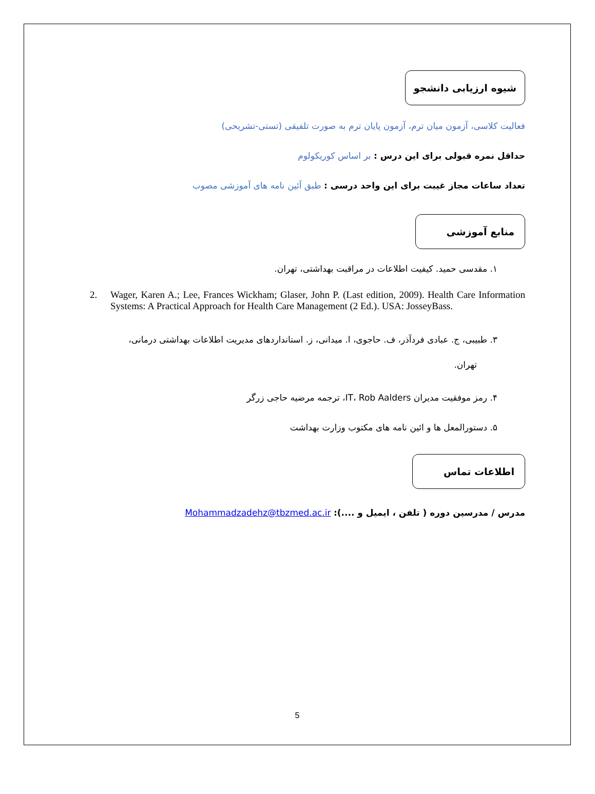شیوه ارزیابی دانشجو
فعالیت کلاسی، آزمون میان ترم، آزمون پایان ترم به صورت تلفیقی (تستی-تشریحی)
حداقل نمره قبولی برای این درس : بر اساس کوریکولوم
تعداد ساعات مجاز غیبت برای این واحد درسی : طبق آئین نامه های آموزشی مصوب
منابع آموزشی
۱. مقدسی حمید. کیفیت اطلاعات در مراقبت بهداشتی، تهران.
2. Wager, Karen A.; Lee, Frances Wickham; Glaser, John P. (Last edition, 2009). Health Care Information Systems: A Practical Approach for Health Care Management (2 Ed.). USA: JosseyBass.
۳. طبیبی، ج. عبادی فردآذر، ف. حاجوی، ا. میدانی، ز. استانداردهای مدیریت اطلاعات بهداشتی درمانی،
تهران.
۴. رمز موفقیت مدیران IT، Rob Aalders، ترجمه مرضیه حاجی زرگر
۵. دستورالمعل ها و ائین نامه های مکتوب وزارت بهداشت
اطلاعات تماس
مدرس / مدرسین دوره ( تلفن ، ایمیل و ....): Mohammadzadehz@tbzmed.ac.ir
5